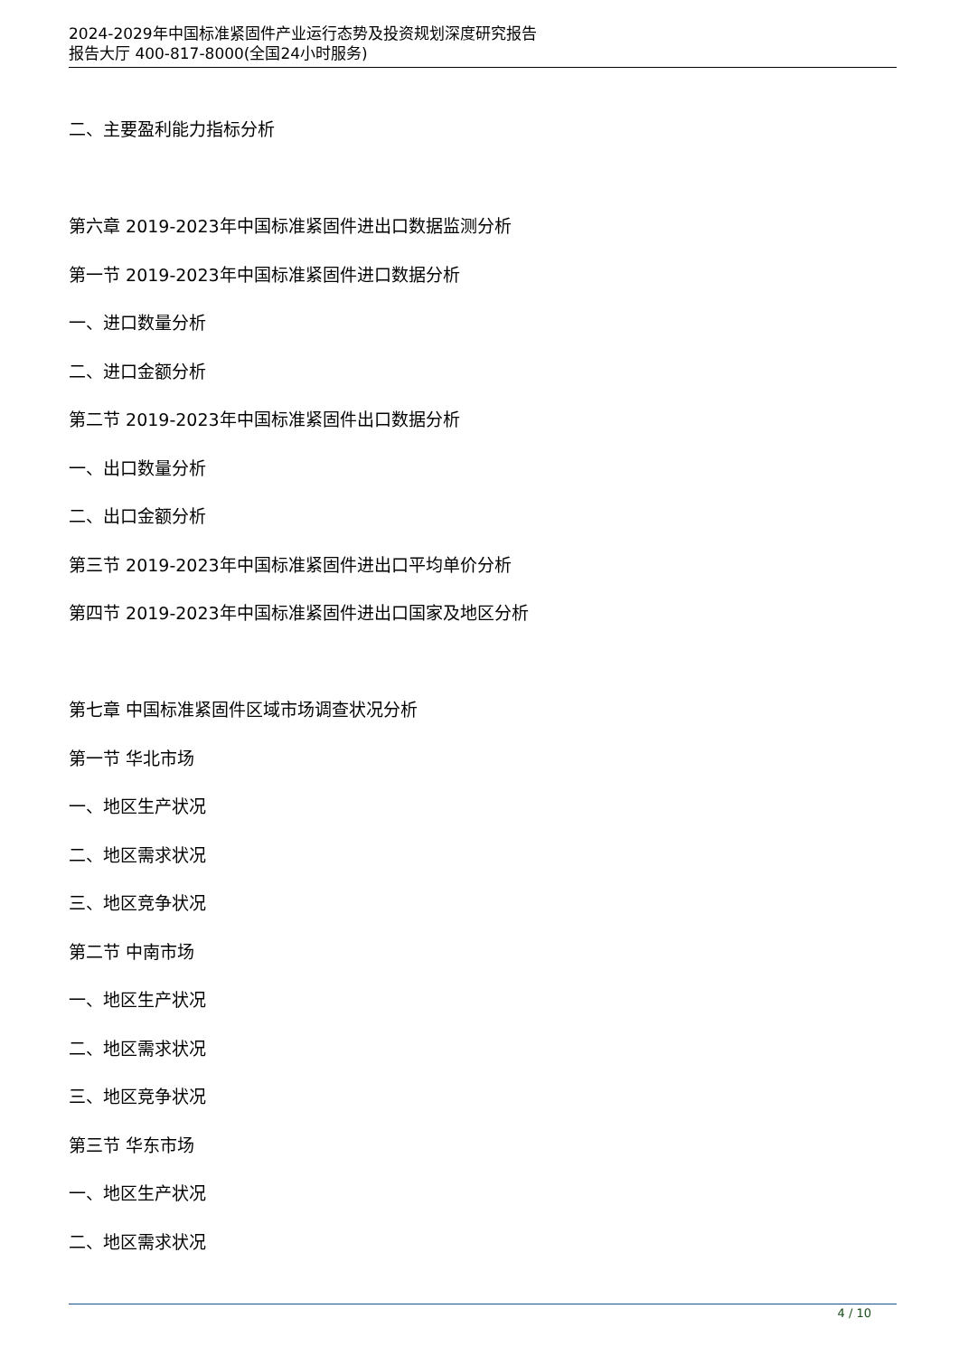2024-2029年中国标准紧固件产业运行态势及投资规划深度研究报告
报告大厅 400-817-8000(全国24小时服务)
二、主要盈利能力指标分析
第六章 2019-2023年中国标准紧固件进出口数据监测分析
第一节 2019-2023年中国标准紧固件进口数据分析
一、进口数量分析
二、进口金额分析
第二节 2019-2023年中国标准紧固件出口数据分析
一、出口数量分析
二、出口金额分析
第三节 2019-2023年中国标准紧固件进出口平均单价分析
第四节 2019-2023年中国标准紧固件进出口国家及地区分析
第七章 中国标准紧固件区域市场调查状况分析
第一节 华北市场
一、地区生产状况
二、地区需求状况
三、地区竞争状况
第二节 中南市场
一、地区生产状况
二、地区需求状况
三、地区竞争状况
第三节 华东市场
一、地区生产状况
二、地区需求状况
4 / 10